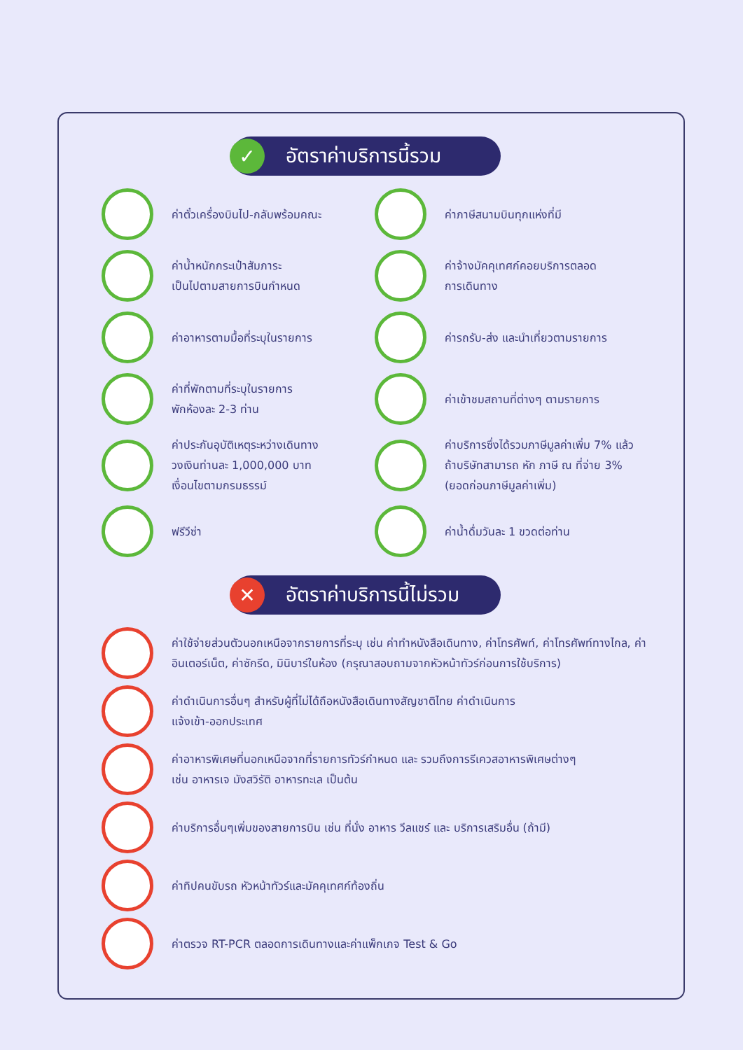✓
อัตราค่าบริการนี้รวม
ค่าตั๋วเครื่องบินไป-กลับพร้อมคณะ
ค่าภาษีสนามบินทุกแห่งที่มี
ค่าน้ำหนักกระเป๋าสัมภาระ
เป็นไปตามสายการบินกำหนด
ค่าจ้างมัคคุเทศก์คอยบริการตลอด
การเดินทาง
ค่าอาหารตามมื้อที่ระบุในรายการ
ค่ารถรับ-ส่ง และนำเที่ยวตามรายการ
ค่าที่พักตามที่ระบุในรายการ
พักห้องละ 2-3 ท่าน
ค่าเข้าชมสถานที่ต่างๆ ตามรายการ
ค่าประกันอุบัติเหตุระหว่างเดินทาง
วงเงินท่านละ 1,000,000 บาท
เงื่อนไขตามกรมธรรม์
ค่าบริการซึ่งได้รวมภาษีมูลค่าเพิ่ม 7% แล้ว
ถ้าบริษัทสามารถ หัก ภาษี ณ ที่จ่าย 3%
(ยอดก่อนภาษีมูลค่าเพิ่ม)
ฟรีวีซ่า
ค่าน้ำดื่มวันละ 1 ขวดต่อท่าน
✕
อัตราค่าบริการนี้ไม่รวม
ค่าใช้จ่ายส่วนตัวนอกเหนือจากรายการที่ระบุ เช่น ค่าทำหนังสือเดินทาง, ค่าโทรศัพท์, ค่าโทรศัพท์ทางไกล, ค่าอินเตอร์เน็ต, ค่าซักรีด, มินิบาร์ในห้อง (กรุณาสอบถามจากหัวหน้าทัวร์ก่อนการใช้บริการ)
ค่าดำเนินการอื่นๆ สำหรับผู้ที่ไม่ได้ถือหนังสือเดินทางสัญชาติไทย ค่าดำเนินการ
แจ้งเข้า-ออกประเทศ
ค่าอาหารพิเศษที่นอกเหนือจากที่รายการทัวร์กำหนด และ รวมถึงการรีเควสอาหารพิเศษต่างๆ
เช่น อาหารเจ มังสวิรัติ อาหารทะเล เป็นต้น
ค่าบริการอื่นๆเพิ่มของสายการบิน เช่น ที่นั่ง อาหาร วีลแชร์ และ บริการเสริมอื่น (ถ้ามี)
ค่าทิปคนขับรถ หัวหน้าทัวร์และมัคคุเทศก์ท้องถิ่น
ค่าตรวจ RT-PCR ตลอดการเดินทางและค่าแพ็กเกจ Test & Go